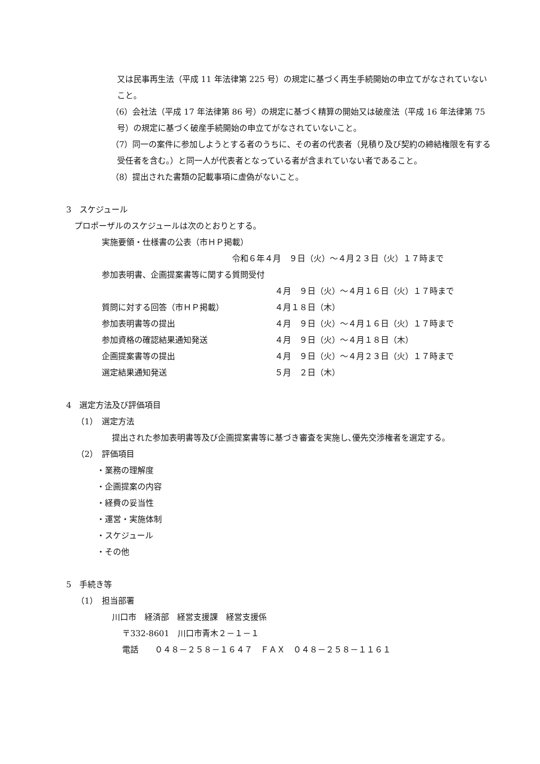又は民事再生法（平成 11 年法律第 225 号）の規定に基づく再生手続開始の申立てがなされていないこと。
（6）会社法（平成 17 年法律第 86 号）の規定に基づく精算の開始又は破産法（平成 16 年法律第 75 号）の規定に基づく破産手続開始の申立てがなされていないこと。
（7）同一の案件に参加しようとする者のうちに、その者の代表者（見積り及び契約の締結権限を有する受任者を含む。）と同一人が代表者となっている者が含まれていない者であること。
（8）提出された書類の記載事項に虚偽がないこと。
3　スケジュール
プロポーザルのスケジュールは次のとおりとする。
| 実施要領・仕様書の公表（市ＨＰ掲載） | |
| 令和６年４月 ９日（火）～４月２３日（火）１７時まで | |
| 参加表明書、企画提案書等に関する質問受付 | |
| | ４月 ９日（火）～４月１６日（火）１７時まで |
| 質問に対する回答（市ＨＰ掲載） | ４月１８日（木） |
| 参加表明書等の提出 | ４月 ９日（火）～４月１６日（火）１７時まで |
| 参加資格の確認結果通知発送 | ４月 ９日（火）～４月１８日（木） |
| 企画提案書等の提出 | ４月 ９日（火）～４月２３日（火）１７時まで |
| 選定結果通知発送 | ５月 ２日（木） |
4　選定方法及び評価項目
（1）　選定方法
提出された参加表明書等及び企画提案書等に基づき審査を実施し､優先交渉権者を選定する。
（2）　評価項目
・業務の理解度
・企画提案の内容
・経費の妥当性
・運営・実施体制
・スケジュール
・その他
5　手続き等
（1）　担当部署
川口市　経済部　経営支援課　経営支援係
〒332-8601　川口市青木２－１－１
電話　　０４８－２５８－１６４７　ＦＡＸ　０４８－２５８－１１６１